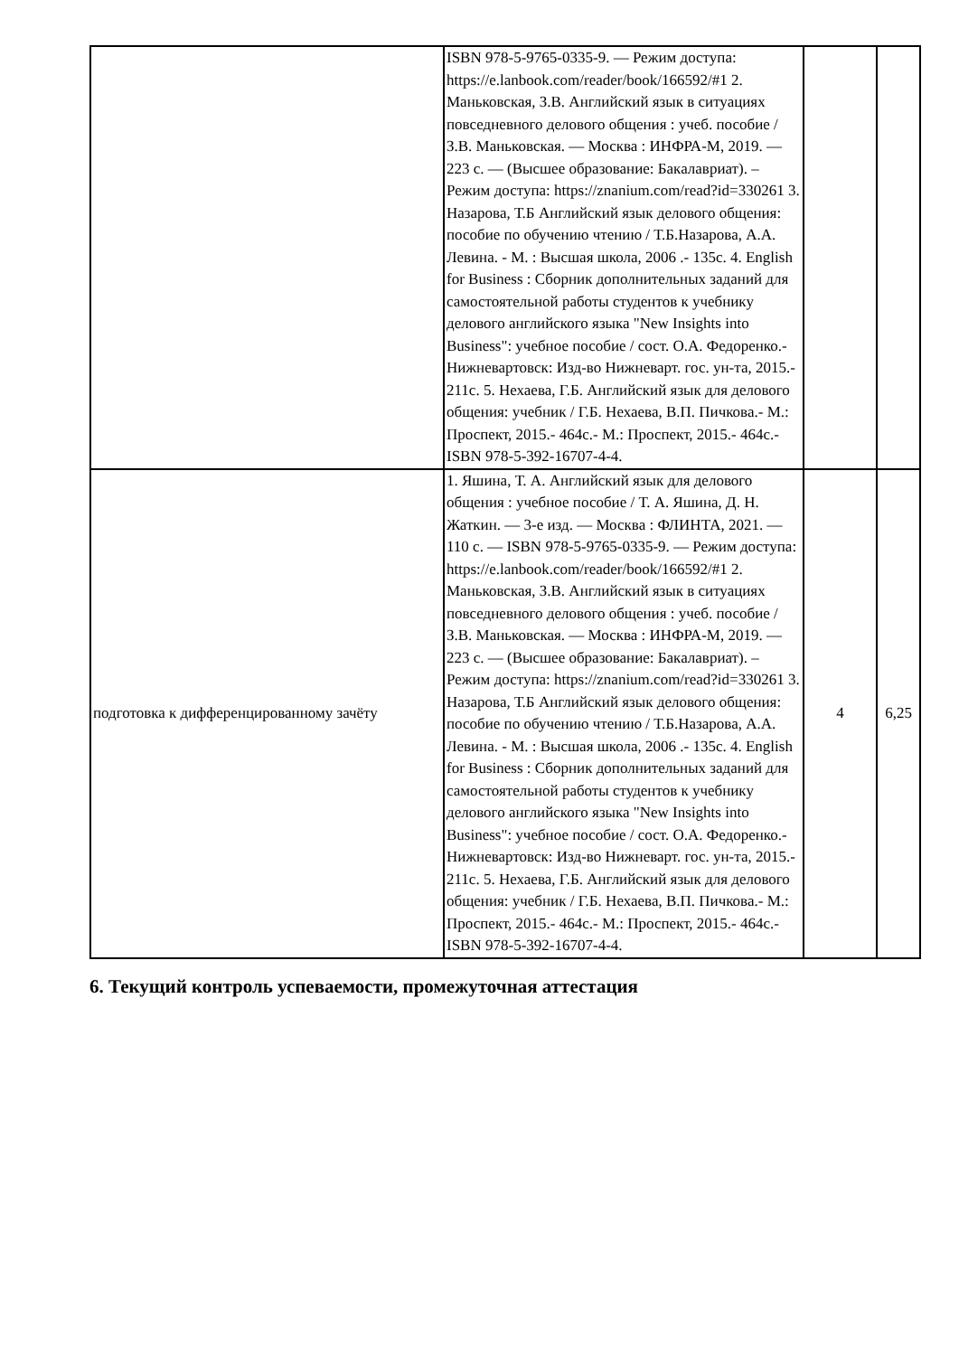| | ISBN 978-5-9765-0335-9. — Режим доступа: https://e.lanbook.com/reader/book/166592/#1 2. Маньковская, З.В. Английский язык в ситуациях повседневного делового общения : учеб. пособие / З.В. Маньковская. — Москва : ИНФРА-М, 2019. — 223 с. — (Высшее образование: Бакалавриат). – Режим доступа: https://znanium.com/read?id=330261 3. Назарова, Т.Б Английский язык делового общения: пособие по обучению чтению / Т.Б.Назарова, А.А. Левина. - М. : Высшая школа, 2006 .- 135с. 4. English for Business : Сборник дополнительных заданий для самостоятельной работы студентов к учебнику делового английского языка "New Insights into Business": учебное пособие / сост. О.А. Федоренко.- Нижневартовск: Изд-во Нижневарт. гос. ун-та, 2015.- 211с. 5. Нехаева, Г.Б. Английский язык для делового общения: учебник / Г.Б. Нехаева, В.П. Пичкова.- М.: Проспект, 2015.- 464с.- М.: Проспект, 2015.- 464с.- ISBN 978-5-392-16707-4-4. | | |
| подготовка к дифференцированному зачёту | 1. Яшина, Т. А. Английский язык для делового общения : учебное пособие / Т. А. Яшина, Д. Н. Жаткин. — 3-е изд. — Москва : ФЛИНТА, 2021. — 110 с. — ISBN 978-5-9765-0335-9. — Режим доступа: https://e.lanbook.com/reader/book/166592/#1 2. Маньковская, З.В. Английский язык в ситуациях повседневного делового общения : учеб. пособие / З.В. Маньковская. — Москва : ИНФРА-М, 2019. — 223 с. — (Высшее образование: Бакалавриат). – Режим доступа: https://znanium.com/read?id=330261 3. Назарова, Т.Б Английский язык делового общения: пособие по обучению чтению / Т.Б.Назарова, А.А. Левина. - М. : Высшая школа, 2006 .- 135с. 4. English for Business : Сборник дополнительных заданий для самостоятельной работы студентов к учебнику делового английского языка "New Insights into Business": учебное пособие / сост. О.А. Федоренко.- Нижневартовск: Изд-во Нижневарт. гос. ун-та, 2015.- 211с. 5. Нехаева, Г.Б. Английский язык для делового общения: учебник / Г.Б. Нехаева, В.П. Пичкова.- М.: Проспект, 2015.- 464с.- М.: Проспект, 2015.- 464с.- ISBN 978-5-392-16707-4-4. | 4 | 6,25 |
6. Текущий контроль успеваемости, промежуточная аттестация